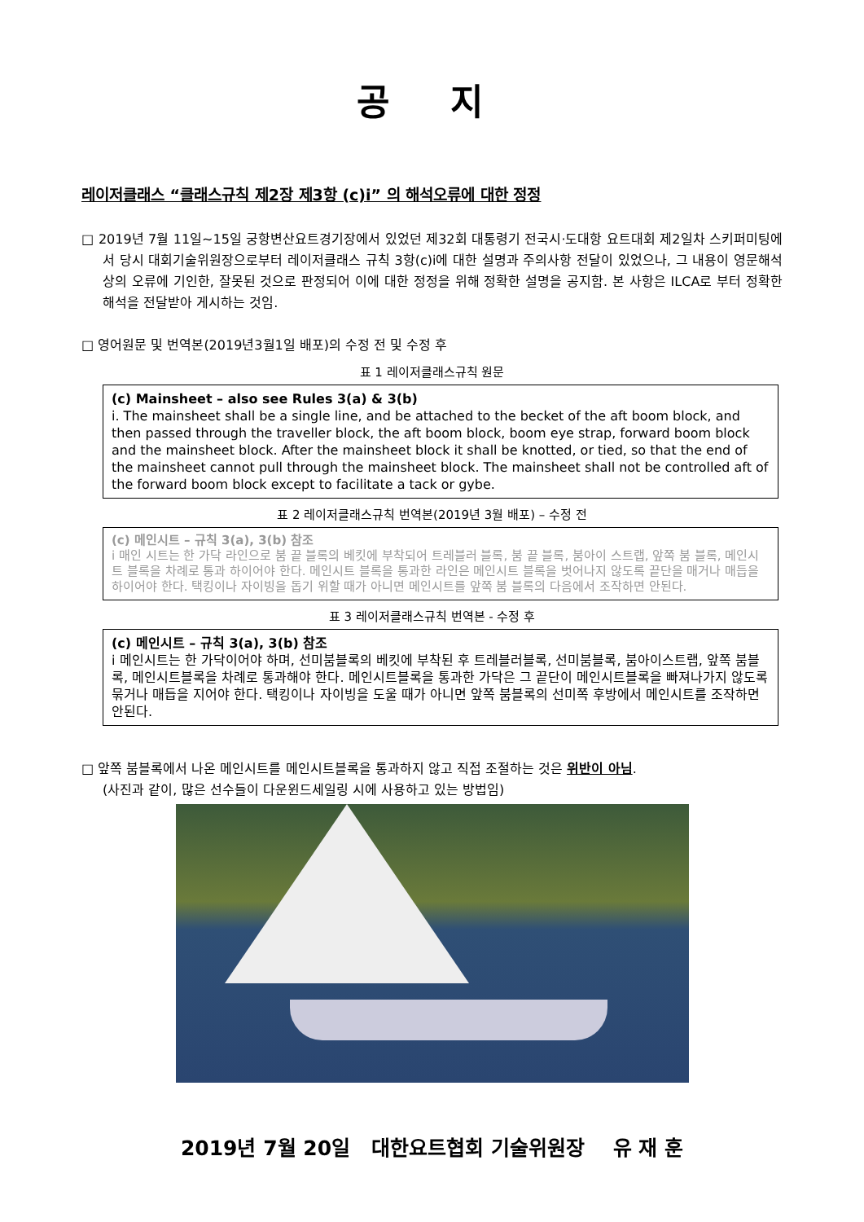공 지
레이저클래스 “클래스규칙 제2장 제3항 (c)i” 의 해석오류에 대한 정정
□ 2019년 7월 11일~15일 궁항변산요트경기장에서 있었던 제32회 대통령기 전국시·도대항 요트대회 제2일차 스키퍼미팅에서 당시 대회기술위원장으로부터 레이저클래스 규칙 3항(c)i에 대한 설명과 주의사항 전달이 있었으나, 그 내용이 영문해석 상의 오류에 기인한, 잘못된 것으로 판정되어 이에 대한 정정을 위해 정확한 설명을 공지함. 본 사항은 ILCA로 부터 정확한 해석을 전달받아 게시하는 것임.
□ 영어원문 및 번역본(2019년3월1일 배포)의 수정 전 및 수정 후
표 1 레이저클래스규칙 원문
| (c) Mainsheet – also see Rules 3(a) & 3(b) i. The mainsheet shall be a single line, and be attached to the becket of the aft boom block, and then passed through the traveller block, the aft boom block, boom eye strap, forward boom block and the mainsheet block. After the mainsheet block it shall be knotted, or tied, so that the end of the mainsheet cannot pull through the mainsheet block. The mainsheet shall not be controlled aft of the forward boom block except to facilitate a tack or gybe. |
표 2 레이저클래스규칙 번역본(2019년 3월 배포) – 수정 전
| (c) 메인시트 – 규칙 3(a), 3(b) 참조 i 매인 시트는 한 가닥 라인으로 붐 끝 블록의 베킷에 부착되어 트레블러 블록, 붐 끝 블록, 붐아이 스트랩, 앞쪽 붐 블록, 메인시트 블록을 차례로 통과 하이어야 한다. 메인시트 블록을 통과한 라인은 메인시트 블록을 벗어나지 않도록 끝단을 매거나 매듭을 하이어야 한다. 택킹이나 자이빙을 돕기 위할 때가 아니면 메인시트를 앞쪽 붐 블록의 다음에서 조작하면 안된다. |
표 3 레이저클래스규칙 번역본 - 수정 후
| (c) 메인시트 – 규칙 3(a), 3(b) 참조 i 메인시트는 한 가닥이어야 하며, 선미붐블록의 베킷에 부착된 후 트레블러블록, 선미붐블록, 붐아이스트랩, 앞쪽 붐블록, 메인시트블록을 차례로 통과해야 한다. 메인시트블록을 통과한 가닥은 그 끝단이 메인시트블록을 빠져나가지 않도록 묶거나 매듭을 지어야 한다. 택킹이나 자이빙을 도울 때가 아니면 앞쪽 붐블록의 선미쪽 후방에서 메인시트를 조작하면 안된다. |
□ 앞쪽 붐블록에서 나온 메인시트를 메인시트블록을 통과하지 않고 직접 조절하는 것은 위반이 아님.
(사진과 같이, 많은 선수들이 다운윈드세일링 시에 사용하고 있는 방법임)
2019년 7월 20일 대한요트협회 기술위원장 유 재 훈